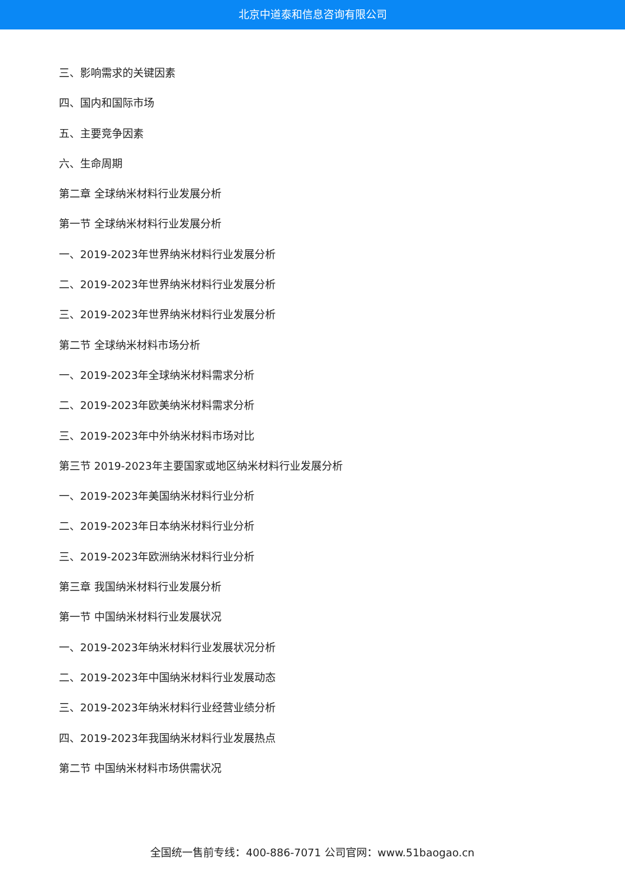北京中道泰和信息咨询有限公司
三、影响需求的关键因素
四、国内和国际市场
五、主要竞争因素
六、生命周期
第二章 全球纳米材料行业发展分析
第一节 全球纳米材料行业发展分析
一、2019-2023年世界纳米材料行业发展分析
二、2019-2023年世界纳米材料行业发展分析
三、2019-2023年世界纳米材料行业发展分析
第二节 全球纳米材料市场分析
一、2019-2023年全球纳米材料需求分析
二、2019-2023年欧美纳米材料需求分析
三、2019-2023年中外纳米材料市场对比
第三节 2019-2023年主要国家或地区纳米材料行业发展分析
一、2019-2023年美国纳米材料行业分析
二、2019-2023年日本纳米材料行业分析
三、2019-2023年欧洲纳米材料行业分析
第三章 我国纳米材料行业发展分析
第一节 中国纳米材料行业发展状况
一、2019-2023年纳米材料行业发展状况分析
二、2019-2023年中国纳米材料行业发展动态
三、2019-2023年纳米材料行业经营业绩分析
四、2019-2023年我国纳米材料行业发展热点
第二节 中国纳米材料市场供需状况
全国统一售前专线：400-886-7071 公司官网：www.51baogao.cn